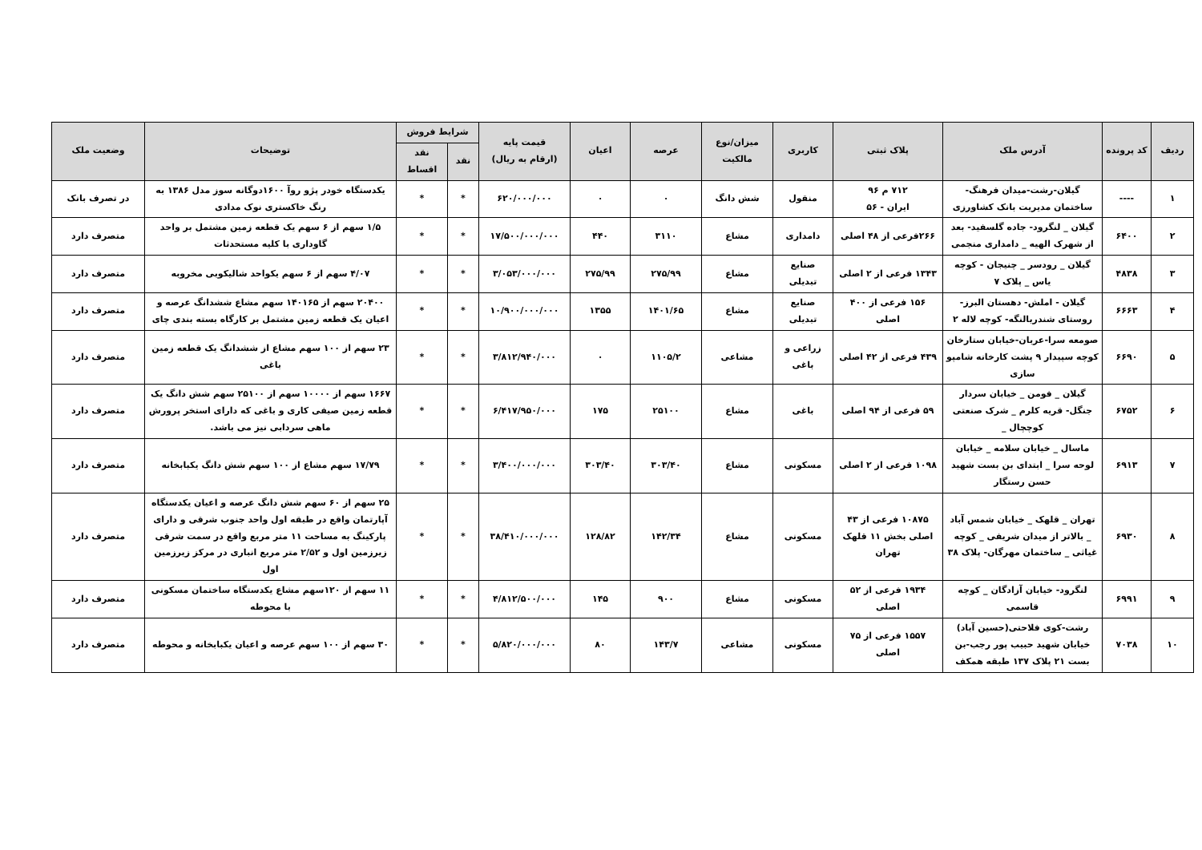| ردیف | کد پرونده | آدرس ملک | پلاک ثبتی | کاربری | میزان/نوع مالکیت | عرصه | اعیان | قیمت پایه (ارقام به ریال) | شرایط فروش | | توضیحات | وضعیت ملک |
| --- | --- | --- | --- | --- | --- | --- | --- | --- | --- | --- | --- | --- |
| | | | | | | | | | نقد | نقد اقساط | | |
| ۱ | ---- | گیلان-رشت-میدان فرهنگ- ساختمان مدیریت بانک کشاورزی | ۷۱۲ م ۹۶ ایران - ۵۶ | منقول | شش دانگ | ۰ | ۰ | ۶۲۰/۰۰۰/۰۰۰ | * | * | یکدستگاه خودر پژو روآ ۱۶۰۰دوگانه سوز مدل ۱۳۸۶ به رنگ خاکستری نوک مدادی | در تصرف بانک |
| ۲ | ۶۴۰۰ | گیلان _ لنگرود- جاده گلسفید- بعد از شهرک الهیه _ دامداری منجمی | ۲۶۶فرعی از ۴۸ اصلی | دامداری | مشاع | ۳۱۱۰ | ۴۴۰ | ۱۷/۵۰۰/۰۰۰/۰۰۰ | * | * | ۱/۵ سهم از ۶ سهم یک قطعه زمین مشتمل بر واحد گاوداری با کلیه مستحدثات | متصرف دارد |
| ۳ | ۴۸۳۸ | گیلان _ رودسر _ چنیجان - کوچه یاس _ پلاک ۷ | ۱۳۴۳ فرعی از ۲ اصلی | صنایع تبدیلی | مشاع | ۲۷۵/۹۹ | ۲۷۵/۹۹ | ۳/۰۵۳/۰۰۰/۰۰۰ | * | * | ۴/۰۷ سهم از ۶ سهم یکواحد شالیکوبی مخروبه | متصرف دارد |
| ۴ | ۶۶۶۳ | گیلان - املش- دهستان البرز- روستای شندربالنگه- کوچه لاله ۲ | ۱۵۶ فرعی از ۴۰۰ اصلی | صنایع تبدیلی | مشاع | ۱۴۰۱/۶۵ | ۱۳۵۵ | ۱۰/۹۰۰/۰۰۰/۰۰۰ | * | * | ۲۰۴۰۰ سهم از ۱۴۰۱۶۵ سهم مشاع ششدانگ عرصه و اعیان یک قطعه زمین مشتمل بر کارگاه بسته بندی چای | متصرف دارد |
| ۵ | ۶۶۹۰ | صومعه سرا-عربان-خیابان ستارخان کوچه سپیدار ۹ پشت کارخانه شامپو سازی | ۴۳۹ فرعی از ۴۲ اصلی | زراعی و باغی | مشاعی | ۱۱۰۵/۲ | ۰ | ۳/۸۱۲/۹۴۰/۰۰۰ | * | * | ۲۳ سهم از ۱۰۰ سهم مشاع از ششدانگ یک قطعه زمین باغی | متصرف دارد |
| ۶ | ۶۷۵۲ | گیلان _ فومن _ خیابان سردار جنگل- قریه کلرم _ شرک صنعتی کوچچال _ | ۵۹ فرعی از ۹۴ اصلی | باغی | مشاع | ۲۵۱۰۰ | ۱۷۵ | ۶/۴۱۷/۹۵۰/۰۰۰ | * | * | ۱۶۶۷ سهم از ۱۰۰۰۰ سهم از ۲۵۱۰۰ سهم شش دانگ یک قطعه زمین صیفی کاری و باغی که دارای استخر پرورش ماهی سردابی نیز می باشد. | متصرف دارد |
| ۷ | ۶۹۱۳ | ماسال _ خیابان سلامه _ خیابان لوحه سرا _ ابتدای بن بست شهید حسن رستگار | ۱۰۹۸ فرعی از ۲ اصلی | مسکونی | مشاع | ۳۰۳/۴۰ | ۳۰۳/۴۰ | ۳/۴۰۰/۰۰۰/۰۰۰ | * | * | ۱۷/۷۹ سهم مشاع از ۱۰۰ سهم شش دانگ یکبابخانه | متصرف دارد |
| ۸ | ۶۹۳۰ | تهران _ قلهک _ خیابان شمس آباد _ بالاتر از میدان شریفی _ کوچه غیاثی _ ساختمان مهرگان- پلاک ۳۸ | ۱۰۸۷۵ فرعی از ۴۳ اصلی بخش ۱۱ قلهک تهران | مسکونی | مشاع | ۱۴۲/۳۴ | ۱۲۸/۸۲ | ۳۸/۴۱۰/۰۰۰/۰۰۰ | * | * | ۲۵ سهم از ۶۰ سهم شش دانگ عرصه و اعیان یکدستگاه آپارتمان واقع در طبقه اول واحد جنوب شرقی و دارای پارکینگ به مساحت ۱۱ متر مربع واقع در سمت شرقی زیرزمین اول و ۲/۵۲ متر مربع انباری در مرکز زیرزمین اول | متصرف دارد |
| ۹ | ۶۹۹۱ | لنگرود- خیابان آزادگان _ کوچه قاسمی | ۱۹۳۴ فرعی از ۵۲ اصلی | مسکونی | مشاع | ۹۰۰ | ۱۴۵ | ۴/۸۱۲/۵۰۰/۰۰۰ | * | * | ۱۱ سهم از ۱۲۰سهم مشاع یکدستگاه ساختمان مسکونی با محوطه | متصرف دارد |
| ۱۰ | ۷۰۳۸ | رشت-کوی فلاحتی(حسین آباد) خیابان شهید حبیب پور رجب-بن بست ۲۱ پلاک ۱۳۷ طبقه همکف | ۱۵۵۷ فرعی از ۷۵ اصلی | مسکونی | مشاعی | ۱۴۳/۷ | ۸۰ | ۵/۸۲۰/۰۰۰/۰۰۰ | * | * | ۳۰ سهم از ۱۰۰ سهم عرصه و اعیان یکبابخانه و محوطه | متصرف دارد |